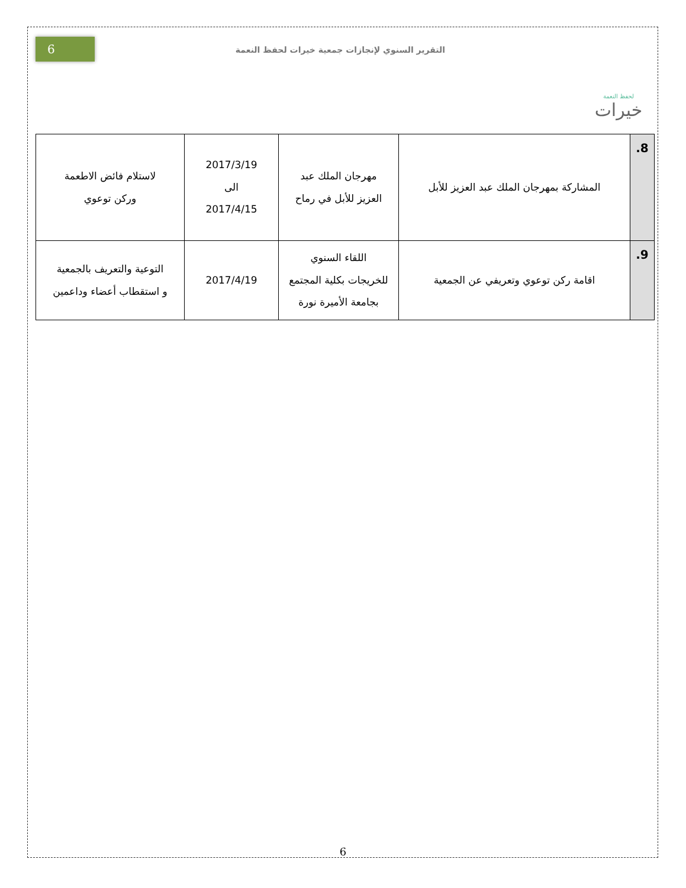لحفظ النعمة
خيرات
التقرير السنوي لإنجازات جمعية خيرات لحفظ النعمة
6
| 8. | المشاركة بمهرجان الملك عبد العزيز للأبل | مهرجان الملك عبد العزيز للأبل في رماح | 2017/3/19 الى 2017/4/15 | لاستلام فائض الاطعمة وركن توعوي |
| 9. | اقامة ركن توعوي وتعريفي عن الجمعية | اللقاء السنوي للخريجات بكلية المجتمع بجامعة الأميرة نورة | 2017/4/19 | التوعية والتعريف بالجمعية و استقطاب أعضاء وداعمين |
6